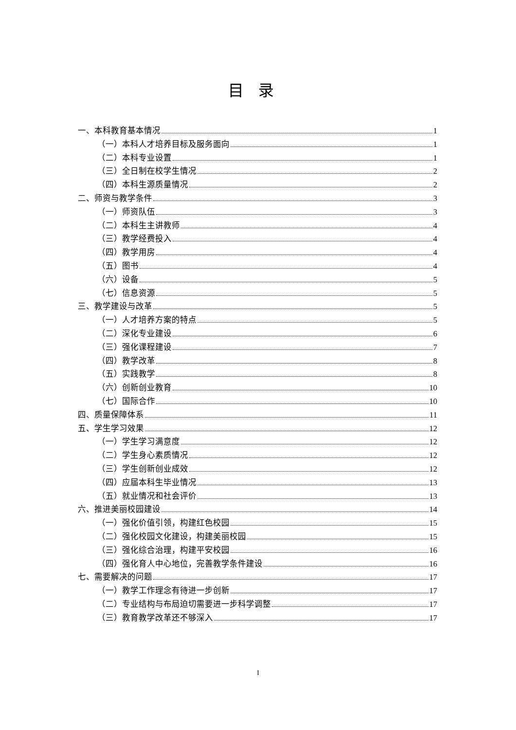目录
一、本科教育基本情况 1
（一）本科人才培养目标及服务面向 1
（二）本科专业设置 1
（三）全日制在校学生情况 2
（四）本科生源质量情况 2
二、师资与教学条件 3
（一）师资队伍 3
（二）本科生主讲教师 4
（三）教学经费投入 4
（四）教学用房 4
（五）图书 4
（六）设备 5
（七）信息资源 5
三、教学建设与改革 5
（一）人才培养方案的特点 5
（二）深化专业建设 6
（三）强化课程建设 7
（四）教学改革 8
（五）实践教学 8
（六）创新创业教育 10
（七）国际合作 10
四、质量保障体系 11
五、学生学习效果 12
（一）学生学习满意度 12
（二）学生身心素质情况 12
（三）学生创新创业成效 12
（四）应届本科生毕业情况 13
（五）就业情况和社会评价 13
六、推进美丽校园建设 14
（一）强化价值引领，构建红色校园 15
（二）强化校园文化建设，构建美丽校园 15
（三）强化综合治理，构建平安校园 16
（四）强化育人中心地位，完善教学条件建设 16
七、需要解决的问题 17
（一）教学工作理念有待进一步创新 17
（二）专业结构与布局迫切需要进一步科学调整 17
（三）教育教学改革还不够深入 17
I